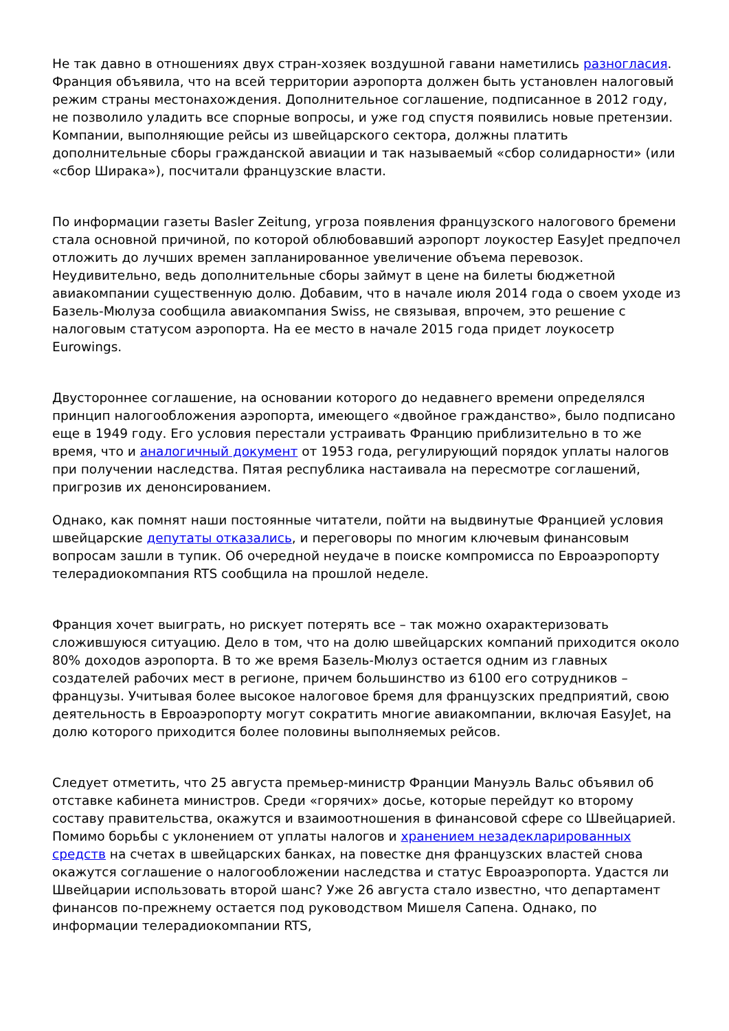Не так давно в отношениях двух стран-хозяек воздушной гавани наметились разногласия. Франция объявила, что на всей территории аэропорта должен быть установлен налоговый режим страны местонахождения. Дополнительное соглашение, подписанное в 2012 году, не позволило уладить все спорные вопросы, и уже год спустя появились новые претензии. Компании, выполняющие рейсы из швейцарского сектора, должны платить дополнительные сборы гражданской авиации и так называемый «сбор солидарности» (или «сбор Ширака»), посчитали французские власти.
По информации газеты Basler Zeitung, угроза появления французского налогового бремени стала основной причиной, по которой облюбовавший аэропорт лоукостер EasyJet предпочел отложить до лучших времен запланированное увеличение объема перевозок. Неудивительно, ведь дополнительные сборы займут в цене на билеты бюджетной авиакомпании существенную долю. Добавим, что в начале июля 2014 года о своем уходе из Базель-Мюлуза сообщила авиакомпания Swiss, не связывая, впрочем, это решение с налоговым статусом аэропорта. На ее место в начале 2015 года придет лоукосетр Eurowings.
Двустороннее соглашение, на основании которого до недавнего времени определялся принцип налогообложения аэропорта, имеющего «двойное гражданство», было подписано еще в 1949 году. Его условия перестали устраивать Францию приблизительно в то же время, что и аналогичный документ от 1953 года, регулирующий порядок уплаты налогов при получении наследства. Пятая республика настаивала на пересмотре соглашений, пригрозив их денонсированием.
Однако, как помнят наши постоянные читатели, пойти на выдвинутые Францией условия швейцарские депутаты отказались, и переговоры по многим ключевым финансовым вопросам зашли в тупик. Об очередной неудаче в поиске компромисса по Евроаэропорту телерадиокомпания RTS сообщила на прошлой неделе.
Франция хочет выиграть, но рискует потерять все – так можно охарактеризовать сложившуюся ситуацию. Дело в том, что на долю швейцарских компаний приходится около 80% доходов аэропорта. В то же время Базель-Мюлуз остается одним из главных создателей рабочих мест в регионе, причем большинство из 6100 его сотрудников – французы. Учитывая более высокое налоговое бремя для французских предприятий, свою деятельность в Евроаэропорту могут сократить многие авиакомпании, включая EasyJet, на долю которого приходится более половины выполняемых рейсов.
Следует отметить, что 25 августа премьер-министр Франции Мануэль Вальс объявил об отставке кабинета министров. Среди «горячих» досье, которые перейдут ко второму составу правительства, окажутся и взаимоотношения в финансовой сфере со Швейцарией. Помимо борьбы с уклонением от уплаты налогов и хранением незадекларированных средств на счетах в швейцарских банках, на повестке дня французских властей снова окажутся соглашение о налогообложении наследства и статус Евроаэропорта. Удастся ли Швейцарии использовать второй шанс? Уже 26 августа стало известно, что департамент финансов по-прежнему остается под руководством Мишеля Сапена. Однако, по информации телерадиокомпании RTS,